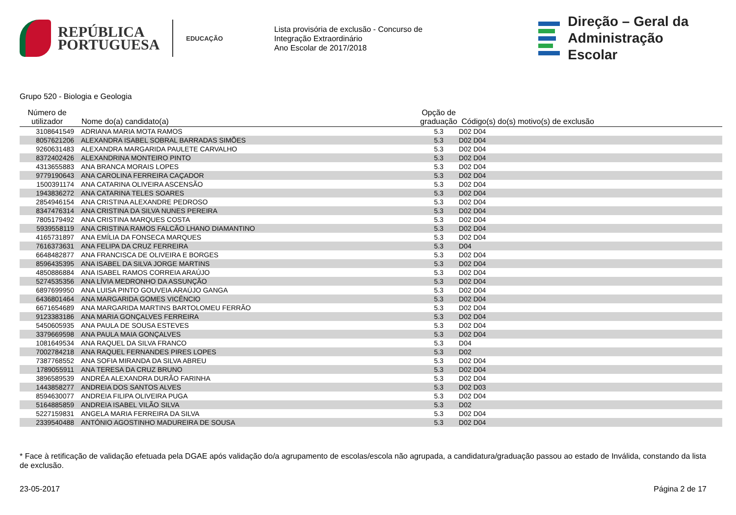REPÚBLICA
PORTUGUESA
EDUCAÇÃO
Lista provisória de exclusão - Concurso de
Integração Extraordinário
Ano Escolar de 2017/2018
Direção – Geral da
Administração Escolar
Grupo 520 - Biologia e Geologia
| Número de utilizador | Nome do(a) candidato(a) | Opção de graduação | Código(s) do(s) motivo(s) de exclusão |
| --- | --- | --- | --- |
| 3108641549 | ADRIANA MARIA MOTA RAMOS | 5.3 | D02 D04 |
| 8057621206 | ALEXANDRA ISABEL SOBRAL BARRADAS SIMÕES | 5.3 | D02 D04 |
| 9260631483 | ALEXANDRA MARGARIDA PAULETE CARVALHO | 5.3 | D02 D04 |
| 8372402426 | ALEXANDRINA MONTEIRO PINTO | 5.3 | D02 D04 |
| 4313655883 | ANA BRANCA MORAIS LOPES | 5.3 | D02 D04 |
| 9779190643 | ANA CAROLINA FERREIRA CAÇADOR | 5.3 | D02 D04 |
| 1500391174 | ANA CATARINA OLIVEIRA ASCENSÃO | 5.3 | D02 D04 |
| 1943836272 | ANA CATARINA TELES SOARES | 5.3 | D02 D04 |
| 2854946154 | ANA CRISTINA ALEXANDRE PEDROSO | 5.3 | D02 D04 |
| 8347476314 | ANA CRISTINA DA SILVA NUNES PEREIRA | 5.3 | D02 D04 |
| 7805179492 | ANA CRISTINA MARQUES COSTA | 5.3 | D02 D04 |
| 5939558119 | ANA CRISTINA RAMOS FALCÃO LHANO DIAMANTINO | 5.3 | D02 D04 |
| 4165731897 | ANA EMÍLIA DA FONSECA MARQUES | 5.3 | D02 D04 |
| 7616373631 | ANA FELIPA DA CRUZ FERREIRA | 5.3 | D04 |
| 6648482877 | ANA FRANCISCA DE OLIVEIRA E BORGES | 5.3 | D02 D04 |
| 8596435395 | ANA ISABEL DA SILVA JORGE MARTINS | 5.3 | D02 D04 |
| 4850886884 | ANA ISABEL RAMOS CORREIA ARAÚJO | 5.3 | D02 D04 |
| 5274535356 | ANA LÍVIA MEDRONHO DA ASSUNÇÃO | 5.3 | D02 D04 |
| 6897699950 | ANA LUISA PINTO GOUVEIA ARAÚJO GANGA | 5.3 | D02 D04 |
| 6436801464 | ANA MARGARIDA GOMES VICÊNCIO | 5.3 | D02 D04 |
| 6671654689 | ANA MARGARIDA MARTINS BARTOLOMEU FERRÃO | 5.3 | D02 D04 |
| 9123383186 | ANA MARIA GONÇALVES FERREIRA | 5.3 | D02 D04 |
| 5450605935 | ANA PAULA DE SOUSA ESTEVES | 5.3 | D02 D04 |
| 3379669598 | ANA PAULA MAIA GONÇALVES | 5.3 | D02 D04 |
| 1081649534 | ANA RAQUEL DA SILVA FRANCO | 5.3 | D04 |
| 7002784218 | ANA RAQUEL FERNANDES PIRES LOPES | 5.3 | D02 |
| 7387768552 | ANA SOFIA MIRANDA DA SILVA ABREU | 5.3 | D02 D04 |
| 1789055911 | ANA TERESA DA CRUZ BRUNO | 5.3 | D02 D04 |
| 3896589539 | ANDRÉA ALEXANDRA DURÃO FARINHA | 5.3 | D02 D04 |
| 1443858277 | ANDREIA DOS SANTOS ALVES | 5.3 | D02 D03 |
| 8594630077 | ANDREIA FILIPA OLIVEIRA PUGA | 5.3 | D02 D04 |
| 5164885859 | ANDREIA ISABEL VILÃO SILVA | 5.3 | D02 |
| 5227159831 | ANGELA MARIA FERREIRA DA SILVA | 5.3 | D02 D04 |
| 2339540488 | ANTÓNIO AGOSTINHO MADUREIRA DE SOUSA | 5.3 | D02 D04 |
* Face à retificação de validação efetuada pela DGAE após validação do/a agrupamento de escolas/escola não agrupada, a candidatura/graduação passou ao estado de Inválida, constando da lista de exclusão.
23-05-2017 Página 2 de 17